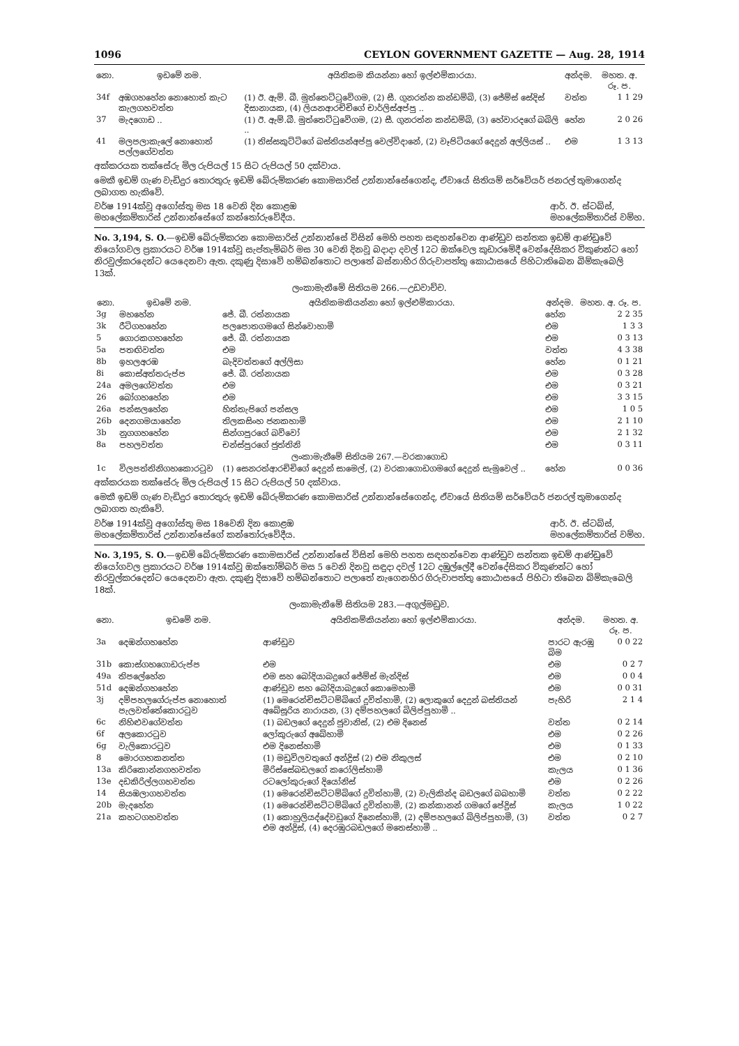1096 CEYLON GOVERNMENT GAZETTE — Aug. 28, 1914
| නො. | ඉඩමේ නම. | අයිතිකම කියන්නා හෝ ඉල්ළුම්කාරයා. | අන්දම. | මහත. අ. රූ. ප. |
| --- | --- | --- | --- | --- |
| 34f | අඹගහහේන නොහොත් කැට කැලගහවත්ත | (1) ඊ. ඇම්. බී. මුත්තෙට්ටුවේගම, (2) සී. ගුනරත්න කන්ඩම්බි, (3) ජේම්ස් සේදිස් දිසානායක, (4) ලියනආරච්චිගේ චාර්ලිස්අප්පු .. | වත්ත | 1 1 29 |
| 37 | මැදගොඩ .. | (1) ඊ. ඇම්.බී. මුත්තෙට්ටුවේගම, (2) සී. ගුනරත්න කන්ඩම්බි, (3) හේවාරදගේ බබිලි .. | හේන | 2 0 26 |
| 41 | මලපලාකැලේ නොහොත් පල්ලගේවත්ත | (1) තිස්සකුට්ටිගේ බස්තියන්අප්පු වෙල්විදානේ, (2) වෑපිටියගේ දෙදුන් අල්ලියස් .. | එම | 1 3 13 |
අක්කරයක තක්සේරු මිල රුපියල් 15 සිට රුපියල් 50 දක්වාය.
මෙකී ඉඩම් ගැණ වැඩිදුර තොරතුරු ඉඩම් බේරුම්කරණ කොමසාරිස් උන්නාන්සේගෙන්ද, ඒවායේ සිතියම් සර්වේයර් ජනරල් තුමාගෙන්ද ලබාගත හැකිවේ.
වර්ෂ 1914ක්වූ අගෝස්තු මස 18 වෙනි දින කොළඹ
මහලේකම්තාරිස් උන්නාන්සේගේ කන්තෝරුවේදීය. ආර්. ඊ. ස්ටබ්ස්,
මහලේකම්තාරිස් වම්හ.
No. 3,194, S. O.—ඉඩම් බේරුම්කරන කොමසාරිස් උන්නාන්සේ විසින් මෙහි පහත සඳහන්වෙන ආණ්ඩුව සන්තක ඉඩම් ආණ්ඩුවේ නියෝගවල ප්‍රකාරයට වර්ෂ 1914ක්වූ සැප්තැම්බර් මස 30 වෙනි දිනවූ බදාදා දවල් 12ට ඔක්වෙල කුඩාරමේදී වෙන්දේසිකර විකුණන්ට හෝ නිරවුල්කරදෙන්ට යෙදෙනවා ඇත. දකුණු දිසාවේ හම්බන්තොට පලාතේ බස්නාහිර ගිරුවාපත්තු කොඨාසයේ පිහිටාතිබෙන බිම්කැබෙලි 13ක්.
ලංකාමැනීමේ සිතියම 266.—උඩවාච්ච.
| නො. | ඉඩමේ නම. | අයිතිකමකියන්නා හෝ ඉල්ළුම්කාරයා. | අන්දම. | මහත. අ. රූ. ප. |
| --- | --- | --- | --- | --- |
| 3g | මහහේන | ජේ. බී. රත්නායක | හේන | 2 2 35 |
| 3k | රීටිගහහේන | පලපොතගමගේ සින්වොහාමි | එම | 1 3 3 |
| 5 | ගොරකගහහේන | ජේ. බී. රත්නායක | එම | 0 3 13 |
| 5a | පතඟිවත්ත | එම | වත්ත | 4 3 38 |
| 8b | ඉහලඅරඹ | බැදිවත්තගේ අල්ලිසා | හේන | 0 1 21 |
| 8i | කොස්අත්තරුප්ප | ජේ. බී. රත්නායක | එම | 0 3 28 |
| 24a | අමලගේවත්ත | එම | එම | 0 3 21 |
| 26 | බෝගහහේන | එම | එම | 3 3 15 |
| 26a | පන්සලහේන | හිත්තැපිගේ පන්සල | එම | 1 0 5 |
| 26b | දෙනගමයාහේන | තිලකසිංහ ජනකහාමි | එම | 2 1 10 |
| 3b | නුගගහහේන | සින්ගපුරගේ බව්වෝ | එම | 2 1 32 |
| 8a | පහලවත්ත | චන්ස්පුරගේ ජුත්තිනි | එම | 0 3 11 |
| ලංකාමැනීමේ සිතියම 267.—වරකාගොඩ | | | | |
| 1c | විලපත්තිනිගහකොරටුව | (1) සෙනරත්ආරච්චිගේ දෙදුන් සාමෙල්, (2) වරකාගොඩගමගේ දෙදුන් සැමුවෙල් .. | හේන | 0 0 36 |
අක්කරයක තක්සේරු මිල රුපියල් 15 සිට රුපියල් 50 දක්වාය.
මෙකී ඉඩම් ගැණ වැඩිදුර තොරතුරු ඉඩම් බේරුම්කරණ කොමසාරිස් උන්නාන්සේගෙන්ද, ඒවායේ සිතියම් සර්වේයර් ජනරල් තුමාගෙන්ද ලබාගත හැකිවේ.
වර්ෂ 1914ක්වූ අගෝස්තු මස 18වෙනි දින කොළඹ
මහලේකම්තාරිස් උන්නාන්සේගේ කන්තෝරුවේදීය. ආර්. ඊ. ස්ටබ්ස්,
මහලේකම්තාරිස් වම්හ.
No. 3,195, S. O.—ඉඩම් බේරුම්කරණ කොමසාරිස් උන්නාන්සේ විසින් මෙහි පහත සඳහන්වෙන ආණ්ඩුව සන්තක ඉඩම් ආණ්ඩුවේ නියෝගවල ප්‍රකාරයට වර්ෂ 1914ක්වූ ඔක්තෝම්බර් මස 5 වෙනි දිනවූ සඳුදා දවල් 12ට දඹුල්ලේදී වෙන්දේසිකර විකුණන්ට හෝ නිරවුල්කරදෙන්ට යෙදෙනවා ඇත. දකුණු දිසාවේ හම්බන්තොට පලාතේ නැගෙනහිර ගිරුවාපත්තු කොඨාසයේ පිහිටා තිබෙන බිම්කැබෙලි 18ක්.
ලංකාමැනීමේ සිතියම 283.—අගුල්මඩුව.
| නො. | ඉඩමේ නම. | අයිතිකම්කියන්නා හෝ ඉල්ළුම්කාරයා. | අන්දම. | මහත. අ. රූ. ප. |
| --- | --- | --- | --- | --- |
| 3a | දෙඹන්ගහහේන | ආණ්ඩුව | පාරට ඇරඹු බිම | 0 0 22 |
| 31b | කොස්ගහගොඩරුප්ප | එම | එම | 0 2 7 |
| 49a | තිපලේහේන | එම සහ බෝදියාබදුගේ ජේම්ස් මැන්දිස් | එම | 0 0 4 |
| 51d | දෙඹන්ගහහේන | ආණ්ඩුව සහ බෝදියාබදුගේ කොමෙහාමි | එම | 0 0 31 |
| 3j | දම්පහලගේරුප්ප නොහොත් පැලවත්තේකොරටුව | (1) මෙරෙන්චිසට්ටම්බිගේ දුවිත්හාමි, (2) ලොකුගේ දෙදුන් බස්තියන් අබේසූරිය නාරායන, (3) දම්පහලගේ බිලිප්පුහාමි .. | පැහිරි | 2 1 4 |
| 6c | නිහිළුවගේවත්ත | (1) බඩලගේ දෙදුන් ජුවානිස්, (2) එම දිනෙස් | වත්ත | 0 2 14 |
| 6f | අලකොරටුව | ලෝකුරුගේ අබේහාමි | එම | 0 2 26 |
| 6g | වැලිකොරටුව | එම දිනෙස්හාමි | එම | 0 1 33 |
| 8 | මොරගහකනත්ත | (1) මඩුවිලවතුගේ අන්ද්‍රිස් (2) එම නිකුලස් | එම | 0 2 10 |
| 13a | කිරිකොන්නගහවත්ත | මිරිස්සේබඩලගේ කරෝලිස්හාමි | කැලය | 0 1 36 |
| 13e | දඩකිරිල්ලගහවත්ත | රටලෝකුරුගේ දියෝනිස් | එම | 0 2 26 |
| 14 | සියඹලාගහවත්ත | (1) මෙරෙන්චිසට්ටම්බිගේ දුවිත්හාමි, (2) වැලිකින්ද බඩලගේ බබහාමි | වත්ත | 0 2 22 |
| 20b | මැදහේන | (1) මෙරෙන්චිසට්ටම්බිගේ දුවිත්හාමි, (2) කන්කානන් ගමගේ පේද්‍රිස් | කැලය | 1 0 22 |
| 21a | කහටගහවත්ත | (1) කොහුලියද්දේවඩුගේ දිනෙස්හාමි, (2) දම්පහලගේ බිලිප්පුහාමි, (3) එම අන්ද්‍රිස්, (4) දෙරඹුරබඩලගේ මතෙස්හාමි .. | වත්ත | 0 2 7 |